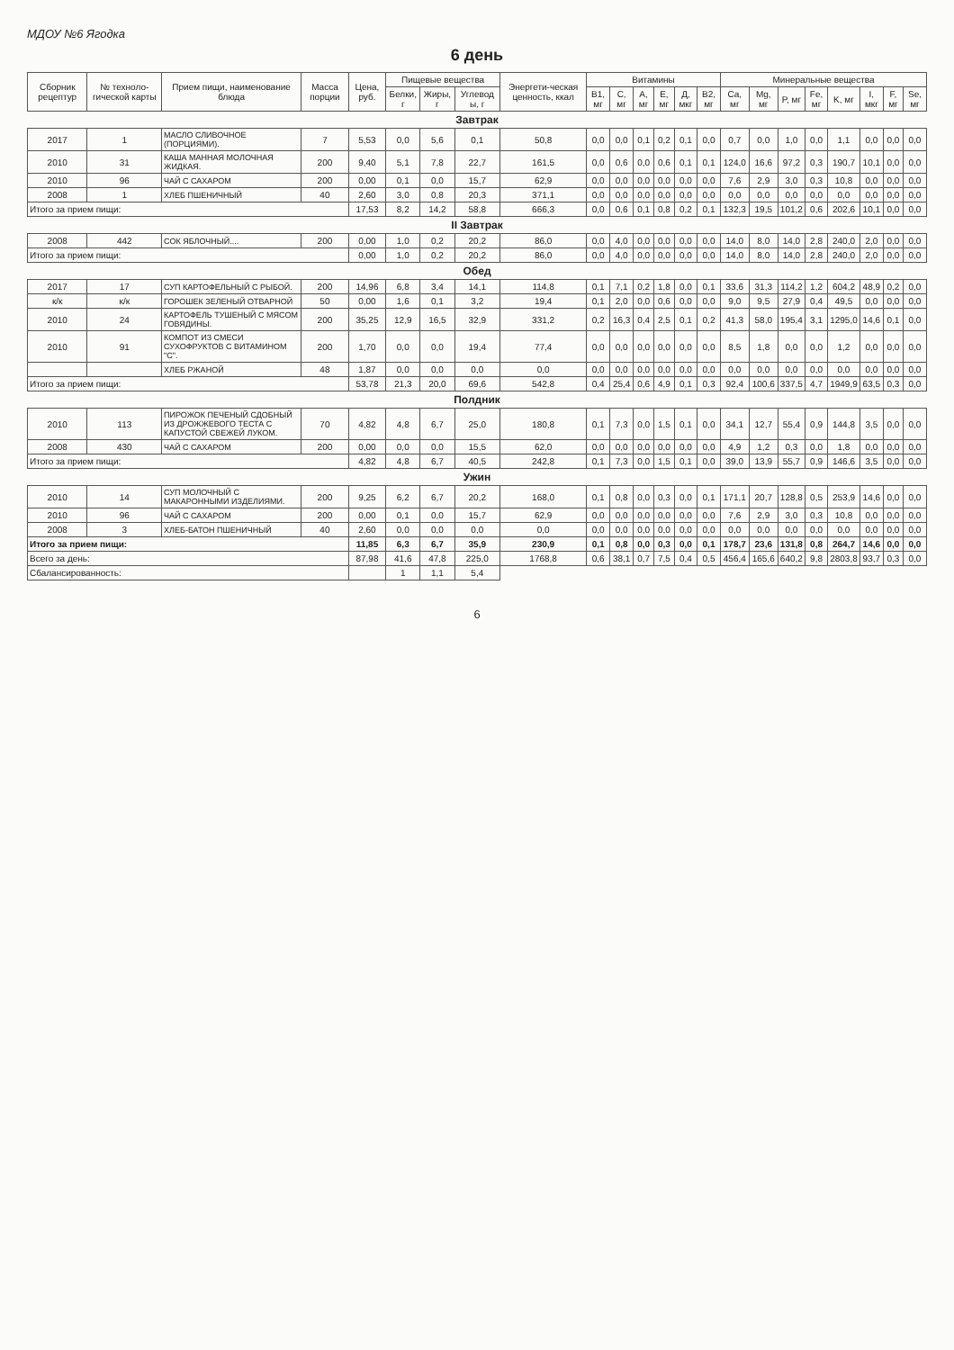МДОУ №6 Ягодка
6 день
| Сборник рецептур | № техноло-гической карты | Прием пищи, наименование блюда | Масса порции | Цена, руб. | Пищевые вещества | | | Энергети-ческая ценность, ккал | Витамины | | | | | | Минеральные вещества | | | | | | | |
| --- | --- | --- | --- | --- | --- | --- | --- | --- | --- | --- | --- | --- | --- | --- | --- | --- | --- | --- | --- | --- | --- | --- |
| | | | | | Белки, г | Жиры, г | Углевод ы, г | | B1, мг | C, мг | A, мг | E, мг | Д, мкг | B2, мг | Ca, мг | Mg, мг | P, мг | Fe, мг | K, мг | I, мкг | F, мг | Se, мг |
| Завтрак | | | | | | | | | | | | | | | | | | | | | | |
| 2017 | 1 | МАСЛО СЛИВОЧНОЕ (ПОРЦИЯМИ). | 7 | 5,53 | 0,0 | 5,6 | 0,1 | 50,8 | 0,0 | 0,0 | 0,1 | 0,2 | 0,1 | 0,0 | 0,7 | 0,0 | 1,0 | 0,0 | 1,1 | 0,0 | 0,0 | 0,0 |
| 2010 | 31 | КАША МАННАЯ МОЛОЧНАЯ ЖИДКАЯ. | 200 | 9,40 | 5,1 | 7,8 | 22,7 | 161,5 | 0,0 | 0,6 | 0,0 | 0,6 | 0,1 | 0,1 | 124,0 | 16,6 | 97,2 | 0,3 | 190,7 | 10,1 | 0,0 | 0,0 |
| 2010 | 96 | ЧАЙ С САХАРОМ | 200 | 0,00 | 0,1 | 0,0 | 15,7 | 62,9 | 0,0 | 0,0 | 0,0 | 0,0 | 0,0 | 0,0 | 7,6 | 2,9 | 3,0 | 0,3 | 10,8 | 0,0 | 0,0 | 0,0 |
| 2008 | 1 | ХЛЕБ ПШЕНИЧНЫЙ | 40 | 2,60 | 3,0 | 0,8 | 20,3 | 371,1 | 0,0 | 0,0 | 0,0 | 0,0 | 0,0 | 0,0 | 0,0 | 0,0 | 0,0 | 0,0 | 0,0 | 0,0 | 0,0 | 0,0 |
| Итого за прием пищи: | | | | 17,53 | 8,2 | 14,2 | 58,8 | 666,3 | 0,0 | 0,6 | 0,1 | 0,8 | 0,2 | 0,1 | 132,3 | 19,5 | 101,2 | 0,6 | 202,6 | 10,1 | 0,0 | 0,0 |
| II Завтрак | | | | | | | | | | | | | | | | | | | | | | |
| 2008 | 442 | СОК ЯБЛОЧНЫЙ.... | 200 | 0,00 | 1,0 | 0,2 | 20,2 | 86,0 | 0,0 | 4,0 | 0,0 | 0,0 | 0,0 | 0,0 | 14,0 | 8,0 | 14,0 | 2,8 | 240,0 | 2,0 | 0,0 | 0,0 |
| Итого за прием пищи: | | | | 0,00 | 1,0 | 0,2 | 20,2 | 86,0 | 0,0 | 4,0 | 0,0 | 0,0 | 0,0 | 0,0 | 14,0 | 8,0 | 14,0 | 2,8 | 240,0 | 2,0 | 0,0 | 0,0 |
| Обед | | | | | | | | | | | | | | | | | | | | | | |
| 2017 | 17 | СУП КАРТОФЕЛЬНЫЙ С РЫБОЙ. | 200 | 14,96 | 6,8 | 3,4 | 14,1 | 114,8 | 0,1 | 7,1 | 0,2 | 1,8 | 0,0 | 0,1 | 33,6 | 31,3 | 114,2 | 1,2 | 604,2 | 48,9 | 0,2 | 0,0 |
| к/к | к/к | ГОРОШЕК ЗЕЛЕНЫЙ ОТВАРНОЙ | 50 | 0,00 | 1,6 | 0,1 | 3,2 | 19,4 | 0,1 | 2,0 | 0,0 | 0,6 | 0,0 | 0,0 | 9,0 | 9,5 | 27,9 | 0,4 | 49,5 | 0,0 | 0,0 | 0,0 |
| 2010 | 24 | КАРТОФЕЛЬ ТУШЕНЫЙ С МЯСОМ ГОВЯДИНЫ. | 200 | 35,25 | 12,9 | 16,5 | 32,9 | 331,2 | 0,2 | 16,3 | 0,4 | 2,5 | 0,1 | 0,2 | 41,3 | 58,0 | 195,4 | 3,1 | 1295,0 | 14,6 | 0,1 | 0,0 |
| 2010 | 91 | КОМПОТ ИЗ СМЕСИ СУХОФРУКТОВ С ВИТАМИНОМ "С". | 200 | 1,70 | 0,0 | 0,0 | 19,4 | 77,4 | 0,0 | 0,0 | 0,0 | 0,0 | 0,0 | 0,0 | 8,5 | 1,8 | 0,0 | 0,0 | 1,2 | 0,0 | 0,0 | 0,0 |
| | | ХЛЕБ РЖАНОЙ | 48 | 1,87 | 0,0 | 0,0 | 0,0 | 0,0 | 0,0 | 0,0 | 0,0 | 0,0 | 0,0 | 0,0 | 0,0 | 0,0 | 0,0 | 0,0 | 0,0 | 0,0 | 0,0 | 0,0 |
| Итого за прием пищи: | | | | 53,78 | 21,3 | 20,0 | 69,6 | 542,8 | 0,4 | 25,4 | 0,6 | 4,9 | 0,1 | 0,3 | 92,4 | 100,6 | 337,5 | 4,7 | 1949,9 | 63,5 | 0,3 | 0,0 |
| Полдник | | | | | | | | | | | | | | | | | | | | | | |
| 2010 | 113 | ПИРОЖОК ПЕЧЕНЫЙ СДОБНЫЙ ИЗ ДРОЖЖЕВОГО ТЕСТА С КАПУСТОЙ СВЕЖЕЙ ЛУКОМ. | 70 | 4,82 | 4,8 | 6,7 | 25,0 | 180,8 | 0,1 | 7,3 | 0,0 | 1,5 | 0,1 | 0,0 | 34,1 | 12,7 | 55,4 | 0,9 | 144,8 | 3,5 | 0,0 | 0,0 |
| 2008 | 430 | ЧАЙ С САХАРОМ | 200 | 0,00 | 0,0 | 0,0 | 15,5 | 62,0 | 0,0 | 0,0 | 0,0 | 0,0 | 0,0 | 0,0 | 4,9 | 1,2 | 0,3 | 0,0 | 1,8 | 0,0 | 0,0 | 0,0 |
| Итого за прием пищи: | | | | 4,82 | 4,8 | 6,7 | 40,5 | 242,8 | 0,1 | 7,3 | 0,0 | 1,5 | 0,1 | 0,0 | 39,0 | 13,9 | 55,7 | 0,9 | 146,6 | 3,5 | 0,0 | 0,0 |
| Ужин | | | | | | | | | | | | | | | | | | | | | | |
| 2010 | 14 | СУП МОЛОЧНЫЙ С МАКАРОННЫМИ ИЗДЕЛИЯМИ. | 200 | 9,25 | 6,2 | 6,7 | 20,2 | 168,0 | 0,1 | 0,8 | 0,0 | 0,3 | 0,0 | 0,1 | 171,1 | 20,7 | 128,8 | 0,5 | 253,9 | 14,6 | 0,0 | 0,0 |
| 2010 | 96 | ЧАЙ С САХАРОМ | 200 | 0,00 | 0,1 | 0,0 | 15,7 | 62,9 | 0,0 | 0,0 | 0,0 | 0,0 | 0,0 | 0,0 | 7,6 | 2,9 | 3,0 | 0,3 | 10,8 | 0,0 | 0,0 | 0,0 |
| 2008 | 3 | ХЛЕБ-БАТОН ПШЕНИЧНЫЙ | 40 | 2,60 | 0,0 | 0,0 | 0,0 | 0,0 | 0,0 | 0,0 | 0,0 | 0,0 | 0,0 | 0,0 | 0,0 | 0,0 | 0,0 | 0,0 | 0,0 | 0,0 | 0,0 | 0,0 |
| Итого за прием пищи: | | | | 11,85 | 6,3 | 6,7 | 35,9 | 230,9 | 0,1 | 0,8 | 0,0 | 0,3 | 0,0 | 0,1 | 178,7 | 23,6 | 131,8 | 0,8 | 264,7 | 14,6 | 0,0 | 0,0 |
| Всего за день: | | | | 87,98 | 41,6 | 47,8 | 225,0 | 1768,8 | 0,6 | 38,1 | 0,7 | 7,5 | 0,4 | 0,5 | 456,4 | 165,6 | 640,2 | 9,8 | 2803,8 | 93,7 | 0,3 | 0,0 |
| Сбалансированность: | | | | | 1 | 1,1 | 5,4 | | | | | | | | | | | | | | | |
6